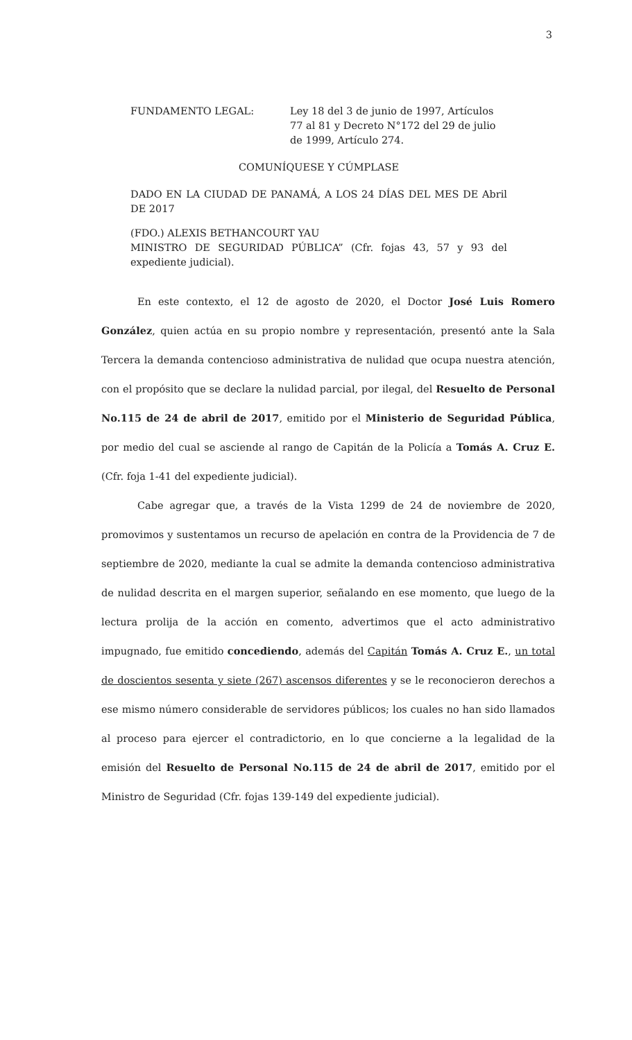3
FUNDAMENTO LEGAL: Ley 18 del 3 de junio de 1997, Artículos 77 al 81 y Decreto N°172 del 29 de julio de 1999, Artículo 274.
COMUNÍQUESE Y CÚMPLASE
DADO EN LA CIUDAD DE PANAMÁ, A LOS 24 DÍAS DEL MES DE Abril DE 2017
(FDO.) ALEXIS BETHANCOURT YAU
MINISTRO DE SEGURIDAD PÚBLICA” (Cfr. fojas 43, 57 y 93 del expediente judicial).
En este contexto, el 12 de agosto de 2020, el Doctor José Luis Romero González, quien actúa en su propio nombre y representación, presentó ante la Sala Tercera la demanda contencioso administrativa de nulidad que ocupa nuestra atención, con el propósito que se declare la nulidad parcial, por ilegal, del Resuelto de Personal No.115 de 24 de abril de 2017, emitido por el Ministerio de Seguridad Pública, por medio del cual se asciende al rango de Capitán de la Policía a Tomás A. Cruz E. (Cfr. foja 1-41 del expediente judicial).
Cabe agregar que, a través de la Vista 1299 de 24 de noviembre de 2020, promovimos y sustentamos un recurso de apelación en contra de la Providencia de 7 de septiembre de 2020, mediante la cual se admite la demanda contencioso administrativa de nulidad descrita en el margen superior, señalando en ese momento, que luego de la lectura prolija de la acción en comento, advertimos que el acto administrativo impugnado, fue emitido concediendo, además del Capitán Tomás A. Cruz E., un total de doscientos sesenta y siete (267) ascensos diferentes y se le reconocieron derechos a ese mismo número considerable de servidores públicos; los cuales no han sido llamados al proceso para ejercer el contradictorio, en lo que concierne a la legalidad de la emisión del Resuelto de Personal No.115 de 24 de abril de 2017, emitido por el Ministro de Seguridad (Cfr. fojas 139-149 del expediente judicial).